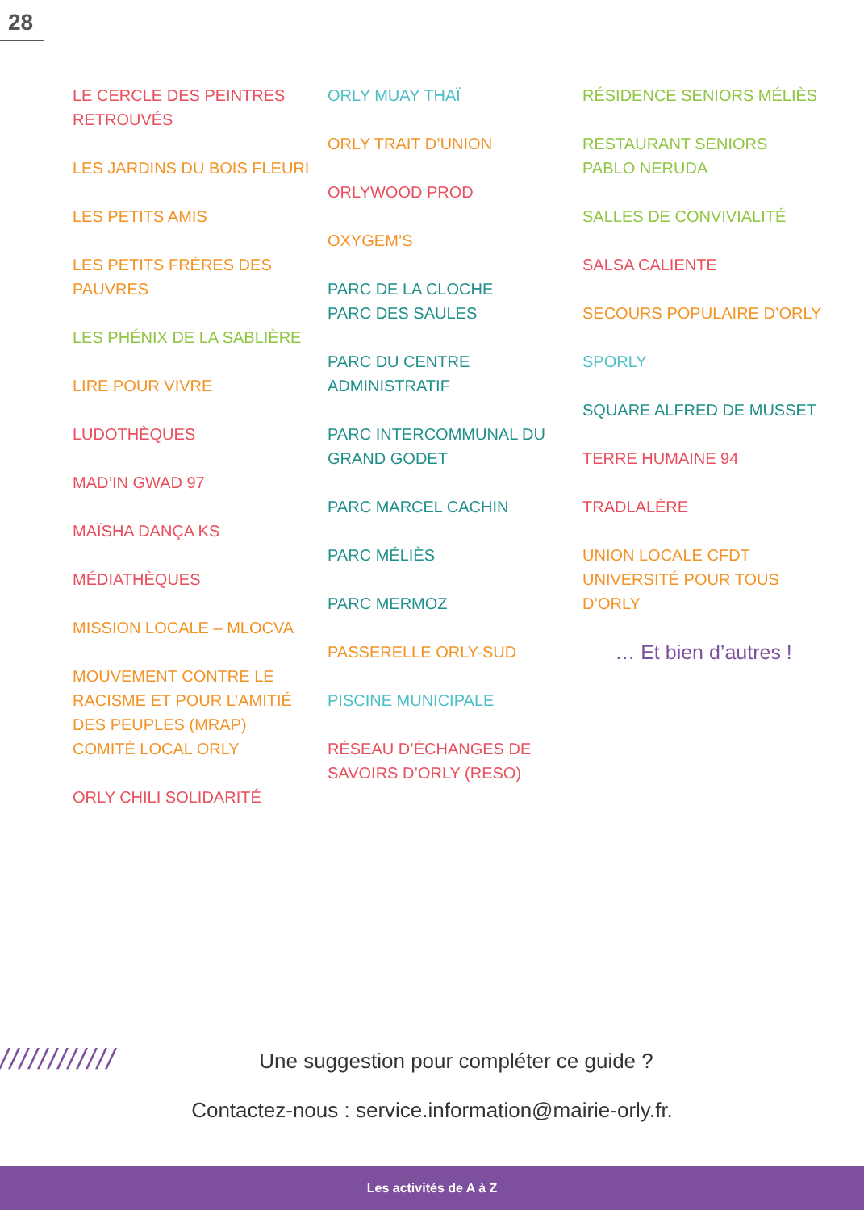28
LE CERCLE DES PEINTRES RETROUVÉS
LES JARDINS DU BOIS FLEURI
LES PETITS AMIS
LES PETITS FRÈRES DES PAUVRES
LES PHÉNIX DE LA SABLIÈRE
LIRE POUR VIVRE
LUDOTHÈQUES
MAD’IN GWAD 97
MAÏSHA DANÇA KS
MÉDIATHÈQUES
MISSION LOCALE – MLOCVA
MOUVEMENT CONTRE LE RACISME ET POUR L’AMITIÉ DES PEUPLES (MRAP)
COMITÉ LOCAL ORLY
ORLY CHILI SOLIDARITÉ
ORLY MUAY THAÏ
ORLY TRAIT D’UNION
ORLYWOOD PROD
OXYGEM’S
PARC DE LA CLOCHE
PARC DES SAULES
PARC DU CENTRE ADMINISTRATIF
PARC INTERCOMMUNAL DU GRAND GODET
PARC MARCEL CACHIN
PARC MÉLIÈS
PARC MERMOZ
PASSERELLE ORLY-SUD
PISCINE MUNICIPALE
RÉSEAU D’ÉCHANGES DE SAVOIRS D’ORLY (RESO)
RÉSIDENCE SENIORS MÉLIÈS
RESTAURANT SENIORS PABLO NERUDA
SALLES DE CONVIVIALITÉ
SALSA CALIENTE
SECOURS POPULAIRE D’ORLY
SPORLY
SQUARE ALFRED DE MUSSET
TERRE HUMAINE 94
TRADLALÈRE
UNION LOCALE CFDT
UNIVERSITÉ POUR TOUS D’ORLY
… Et bien d’autres !
////////////
Une suggestion pour compléter ce guide ?
Contactez-nous : service.information@mairie-orly.fr.
Les activités de A à Z